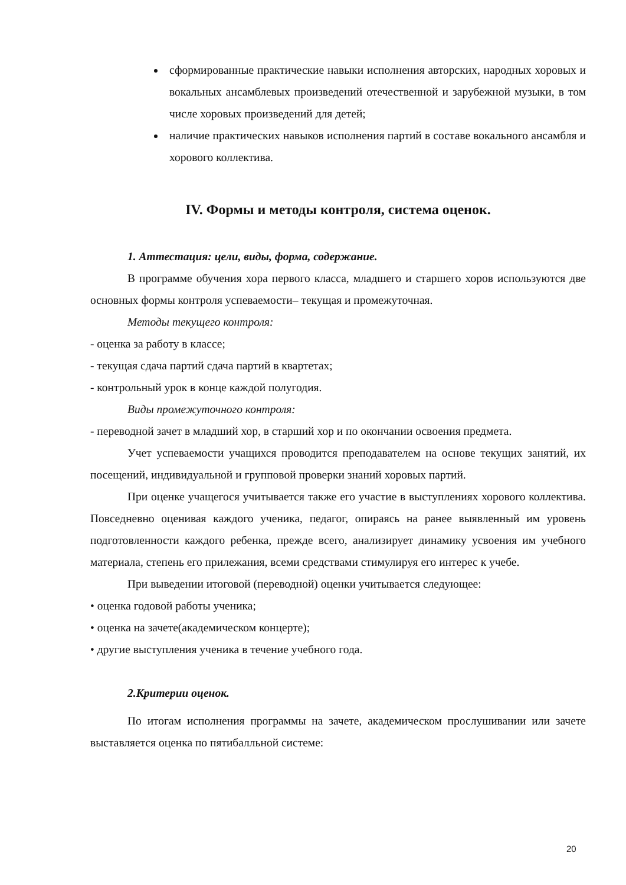сформированные практические навыки исполнения авторских, народных хоровых и вокальных ансамблевых произведений отечественной и зарубежной музыки, в том числе хоровых произведений для детей;
наличие практических навыков исполнения партий в составе вокального ансамбля и хорового коллектива.
IV. Формы и методы контроля, система оценок.
1. Аттестация: цели, виды, форма, содержание.
В программе обучения хора первого класса, младшего и старшего хоров используются две основных формы контроля успеваемости– текущая и промежуточная.
Методы текущего контроля:
- оценка за работу в классе;
- текущая сдача партий сдача партий в квартетах;
- контрольный урок в конце каждой полугодия.
Виды промежуточного контроля:
- переводной зачет в младший хор, в старший хор и по окончании освоения предмета.
Учет успеваемости учащихся проводится преподавателем на основе текущих занятий, их посещений, индивидуальной и групповой проверки знаний хоровых партий.
При оценке учащегося учитывается также его участие в выступлениях хорового коллектива. Повседневно оценивая каждого ученика, педагог, опираясь на ранее выявленный им уровень подготовленности каждого ребенка, прежде всего, анализирует динамику усвоения им учебного материала, степень его прилежания, всеми средствами стимулируя его интерес к учебе.
При выведении итоговой (переводной) оценки учитывается следующее:
• оценка годовой работы ученика;
• оценка на зачете(академическом концерте);
• другие выступления ученика в течение учебного года.
2.Критерии оценок.
По итогам исполнения программы на зачете, академическом прослушивании или зачете выставляется оценка по пятибалльной системе:
20